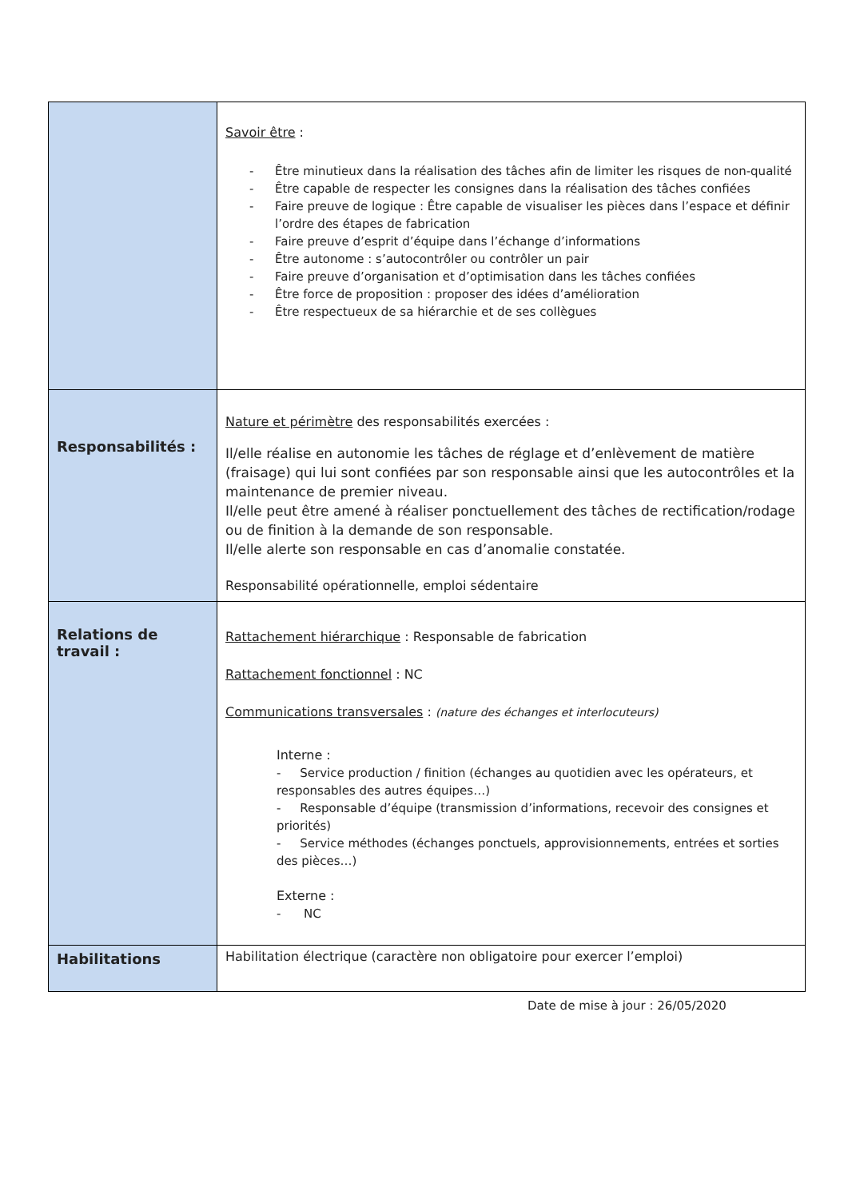| | Savoir être : - Être minutieux dans la réalisation des tâches afin de limiter les risques de non-qualité - Être capable de respecter les consignes dans la réalisation des tâches confiées - Faire preuve de logique : Être capable de visualiser les pièces dans l’espace et définir l’ordre des étapes de fabrication - Faire preuve d’esprit d’équipe dans l’échange d’informations - Être autonome : s’autocontrôler ou contrôler un pair - Faire preuve d’organisation et d’optimisation dans les tâches confiées - Être force de proposition : proposer des idées d’amélioration - Être respectueux de sa hiérarchie et de ses collègues |
| Responsabilités : | Nature et périmètre des responsabilités exercées : Il/elle réalise en autonomie les tâches de réglage et d’enlèvement de matière (fraisage) qui lui sont confiées par son responsable ainsi que les autocontrôles et la maintenance de premier niveau. Il/elle peut être amené à réaliser ponctuellement des tâches de rectification/rodage ou de finition à la demande de son responsable. Il/elle alerte son responsable en cas d’anomalie constatée. Responsabilité opérationnelle, emploi sédentaire |
| Relations de travail : | Rattachement hiérarchique : Responsable de fabrication Rattachement fonctionnel : NC Communications transversales : (nature des échanges et interlocuteurs) Interne : - Service production / finition (échanges au quotidien avec les opérateurs, et responsables des autres équipes…) - Responsable d’équipe (transmission d’informations, recevoir des consignes et priorités) - Service méthodes (échanges ponctuels, approvisionnements, entrées et sorties des pièces…) Externe : - NC |
| Habilitations | Habilitation électrique (caractère non obligatoire pour exercer l’emploi) |
Date de mise à jour : 26/05/2020